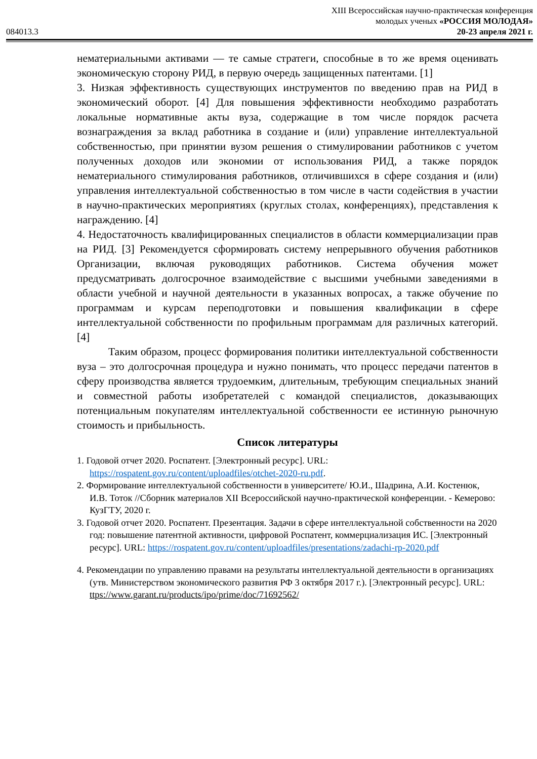084013.3
XIII Всероссийская научно-практическая конференция
молодых ученых «РОССИЯ МОЛОДАЯ»
20-23 апреля 2021 г.
нематериальными активами — те самые стратеги, способные в то же время оценивать экономическую сторону РИД, в первую очередь защищенных патентами. [1]
3. Низкая эффективность существующих инструментов по введению прав на РИД в экономический оборот. [4] Для повышения эффективности необходимо разработать локальные нормативные акты вуза, содержащие в том числе порядок расчета вознаграждения за вклад работника в создание и (или) управление интеллектуальной собственностью, при принятии вузом решения о стимулировании работников с учетом полученных доходов или экономии от использования РИД, а также порядок нематериального стимулирования работников, отличившихся в сфере создания и (или) управления интеллектуальной собственностью в том числе в части содействия в участии в научно-практических мероприятиях (круглых столах, конференциях), представления к награждению. [4]
4. Недостаточность квалифицированных специалистов в области коммерциализации прав на РИД. [3] Рекомендуется сформировать систему непрерывного обучения работников Организации, включая руководящих работников. Система обучения может предусматривать долгосрочное взаимодействие с высшими учебными заведениями в области учебной и научной деятельности в указанных вопросах, а также обучение по программам и курсам переподготовки и повышения квалификации в сфере интеллектуальной собственности по профильным программам для различных категорий. [4]
Таким образом, процесс формирования политики интеллектуальной собственности вуза – это долгосрочная процедура и нужно понимать, что процесс передачи патентов в сферу производства является трудоемким, длительным, требующим специальных знаний и совместной работы изобретателей с командой специалистов, доказывающих потенциальным покупателям интеллектуальной собственности ее истинную рыночную стоимость и прибыльность.
Список литературы
1. Годовой отчет 2020. Роспатент. [Электронный ресурс]. URL: https://rospatent.gov.ru/content/uploadfiles/otchet-2020-ru.pdf.
2. Формирование интеллектуальной собственности в университете/ Ю.И., Шадрина, А.И. Костенюк, И.В. Тоток //Сборник материалов XII Всероссийской научно-практической конференции. - Кемерово: КузГТУ, 2020 г.
3. Годовой отчет 2020. Роспатент. Презентация. Задачи в сфере интеллектуальной собственности на 2020 год: повышение патентной активности, цифровой Роспатент, коммерциализация ИС. [Электронный ресурс]. URL: https://rospatent.gov.ru/content/uploadfiles/presentations/zadachi-rp-2020.pdf
4. Рекомендации по управлению правами на результаты интеллектуальной деятельности в организациях (утв. Министерством экономического развития РФ 3 октября 2017 г.). [Электронный ресурс]. URL: ttps://www.garant.ru/products/ipo/prime/doc/71692562/